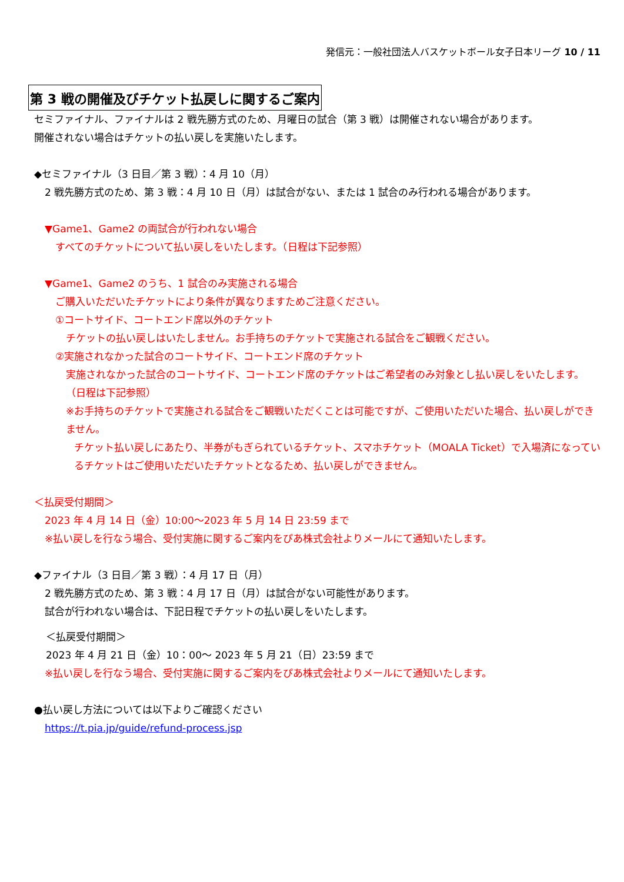発信元：一般社団法人バスケットボール女子日本リーグ 10 / 11
第 3 戦の開催及びチケット払戻しに関するご案内
セミファイナル、ファイナルは 2 戦先勝方式のため、月曜日の試合（第 3 戦）は開催されない場合があります。
開催されない場合はチケットの払い戻しを実施いたします。
◆セミファイナル（3 日目／第 3 戦）：4 月 10（月）
2 戦先勝方式のため、第 3 戦：4 月 10 日（月）は試合がない、または 1 試合のみ行われる場合があります。
▼Game1、Game2 の両試合が行われない場合
すべてのチケットについて払い戻しをいたします。（日程は下記参照）
▼Game1、Game2 のうち、1 試合のみ実施される場合
ご購入いただいたチケットにより条件が異なりますためご注意ください。
①コートサイド、コートエンド席以外のチケット
チケットの払い戻しはいたしません。お手持ちのチケットで実施される試合をご観戦ください。
②実施されなかった試合のコートサイド、コートエンド席のチケット
実施されなかった試合のコートサイド、コートエンド席のチケットはご希望者のみ対象とし払い戻しをいたします。
（日程は下記参照）
※お手持ちのチケットで実施される試合をご観戦いただくことは可能ですが、ご使用いただいた場合、払い戻しができません。
チケット払い戻しにあたり、半券がもぎられているチケット、スマホチケット（MOALA Ticket）で入場済になっているチケットはご使用いただいたチケットとなるため、払い戻しができません。
＜払戻受付期間＞
2023 年 4 月 14 日（金）10:00～2023 年 5 月 14 日 23:59 まで
※払い戻しを行なう場合、受付実施に関するご案内をぴあ株式会社よりメールにて通知いたします。
◆ファイナル（3 日目／第 3 戦）：4 月 17 日（月）
2 戦先勝方式のため、第 3 戦：4 月 17 日（月）は試合がない可能性があります。
試合が行われない場合は、下記日程でチケットの払い戻しをいたします。
＜払戻受付期間＞
2023 年 4 月 21 日（金）10：00～ 2023 年 5 月 21（日）23:59 まで
※払い戻しを行なう場合、受付実施に関するご案内をぴあ株式会社よりメールにて通知いたします。
●払い戻し方法については以下よりご確認ください
https://t.pia.jp/guide/refund-process.jsp